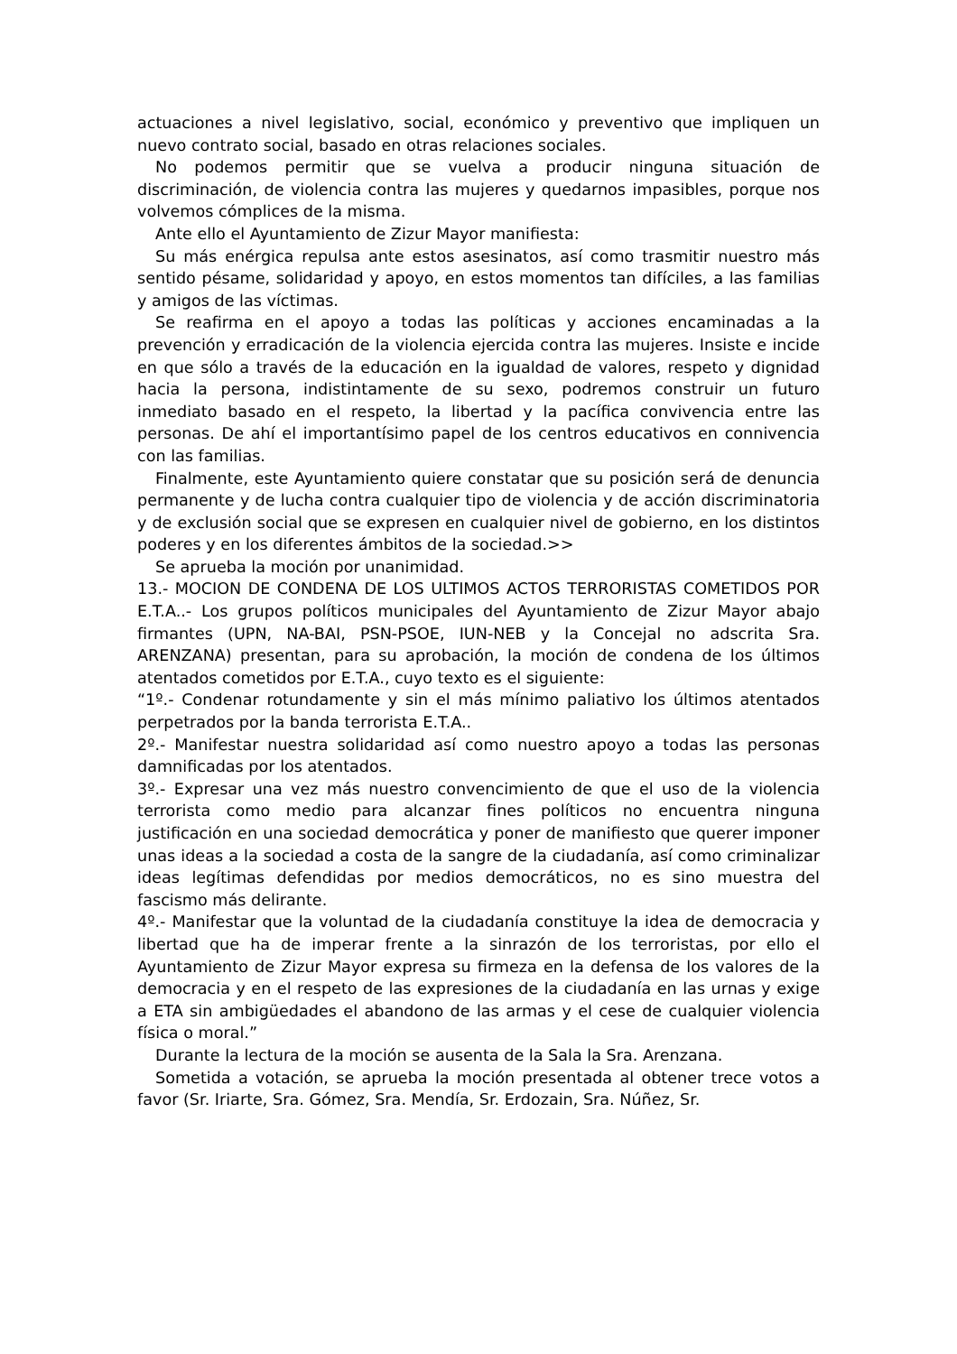actuaciones a nivel legislativo, social, económico y preventivo que impliquen un nuevo contrato social, basado en otras relaciones sociales.
No podemos permitir que se vuelva a producir ninguna situación de discriminación, de violencia contra las mujeres y quedarnos impasibles, porque nos volvemos cómplices de la misma.
Ante ello el Ayuntamiento de Zizur Mayor manifiesta:
Su más enérgica repulsa ante estos asesinatos, así como trasmitir nuestro más sentido pésame, solidaridad y apoyo, en estos momentos tan difíciles, a las familias y amigos de las víctimas.
Se reafirma en el apoyo a todas las políticas y acciones encaminadas a la prevención y erradicación de la violencia ejercida contra las mujeres. Insiste e incide en que sólo a través de la educación en la igualdad de valores, respeto y dignidad hacia la persona, indistintamente de su sexo, podremos construir un futuro inmediato basado en el respeto, la libertad y la pacífica convivencia entre las personas. De ahí el importantísimo papel de los centros educativos en connivencia con las familias.
Finalmente, este Ayuntamiento quiere constatar que su posición será de denuncia permanente y de lucha contra cualquier tipo de violencia y de acción discriminatoria y de exclusión social que se expresen en cualquier nivel de gobierno, en los distintos poderes y en los diferentes ámbitos de la sociedad.>>
Se aprueba la moción por unanimidad.
13.- MOCION DE CONDENA DE LOS ULTIMOS ACTOS TERRORISTAS COMETIDOS POR E.T.A..- Los grupos políticos municipales del Ayuntamiento de Zizur Mayor abajo firmantes (UPN, NA-BAI, PSN-PSOE, IUN-NEB y la Concejal no adscrita Sra. ARENZANA) presentan, para su aprobación, la moción de condena de los últimos atentados cometidos por E.T.A., cuyo texto es el siguiente:
“1º.- Condenar rotundamente y sin el más mínimo paliativo los últimos atentados perpetrados por la banda terrorista E.T.A..
2º.- Manifestar nuestra solidaridad así como nuestro apoyo a todas las personas damnificadas por los atentados.
3º.- Expresar una vez más nuestro convencimiento de que el uso de la violencia terrorista como medio para alcanzar fines políticos no encuentra ninguna justificación en una sociedad democrática y poner de manifiesto que querer imponer unas ideas a la sociedad a costa de la sangre de la ciudadanía, así como criminalizar ideas legítimas defendidas por medios democráticos, no es sino muestra del fascismo más delirante.
4º.- Manifestar que la voluntad de la ciudadanía constituye la idea de democracia y libertad que ha de imperar frente a la sinrazón de los terroristas, por ello el Ayuntamiento de Zizur Mayor expresa su firmeza en la defensa de los valores de la democracia y en el respeto de las expresiones de la ciudadanía en las urnas y exige a ETA sin ambigüedades el abandono de las armas y el cese de cualquier violencia física o moral.”
Durante la lectura de la moción se ausenta de la Sala la Sra. Arenzana.
Sometida a votación, se aprueba la moción presentada al obtener trece votos a favor (Sr. Iriarte, Sra. Gómez, Sra. Mendía, Sr. Erdozain, Sra. Núñez, Sr.